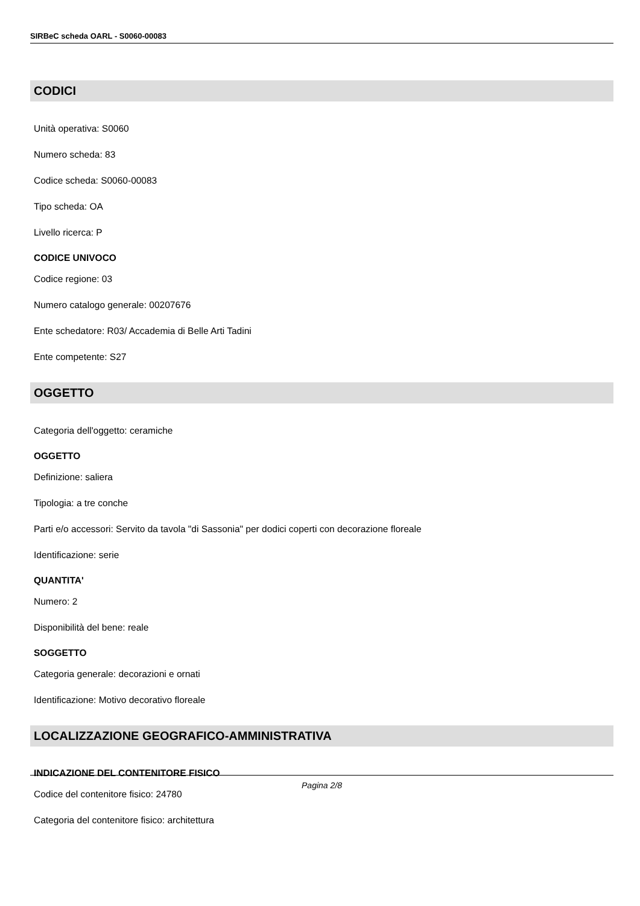SIRBeC scheda OARL - S0060-00083
CODICI
Unità operativa: S0060
Numero scheda: 83
Codice scheda: S0060-00083
Tipo scheda: OA
Livello ricerca: P
CODICE UNIVOCO
Codice regione: 03
Numero catalogo generale: 00207676
Ente schedatore: R03/ Accademia di Belle Arti Tadini
Ente competente: S27
OGGETTO
Categoria dell'oggetto: ceramiche
OGGETTO
Definizione: saliera
Tipologia: a tre conche
Parti e/o accessori: Servito da tavola "di Sassonia" per dodici coperti con decorazione floreale
Identificazione: serie
QUANTITA'
Numero: 2
Disponibilità del bene: reale
SOGGETTO
Categoria generale: decorazioni e ornati
Identificazione: Motivo decorativo floreale
LOCALIZZAZIONE GEOGRAFICO-AMMINISTRATIVA
INDICAZIONE DEL CONTENITORE FISICO
Codice del contenitore fisico: 24780
Categoria del contenitore fisico: architettura
Pagina 2/8